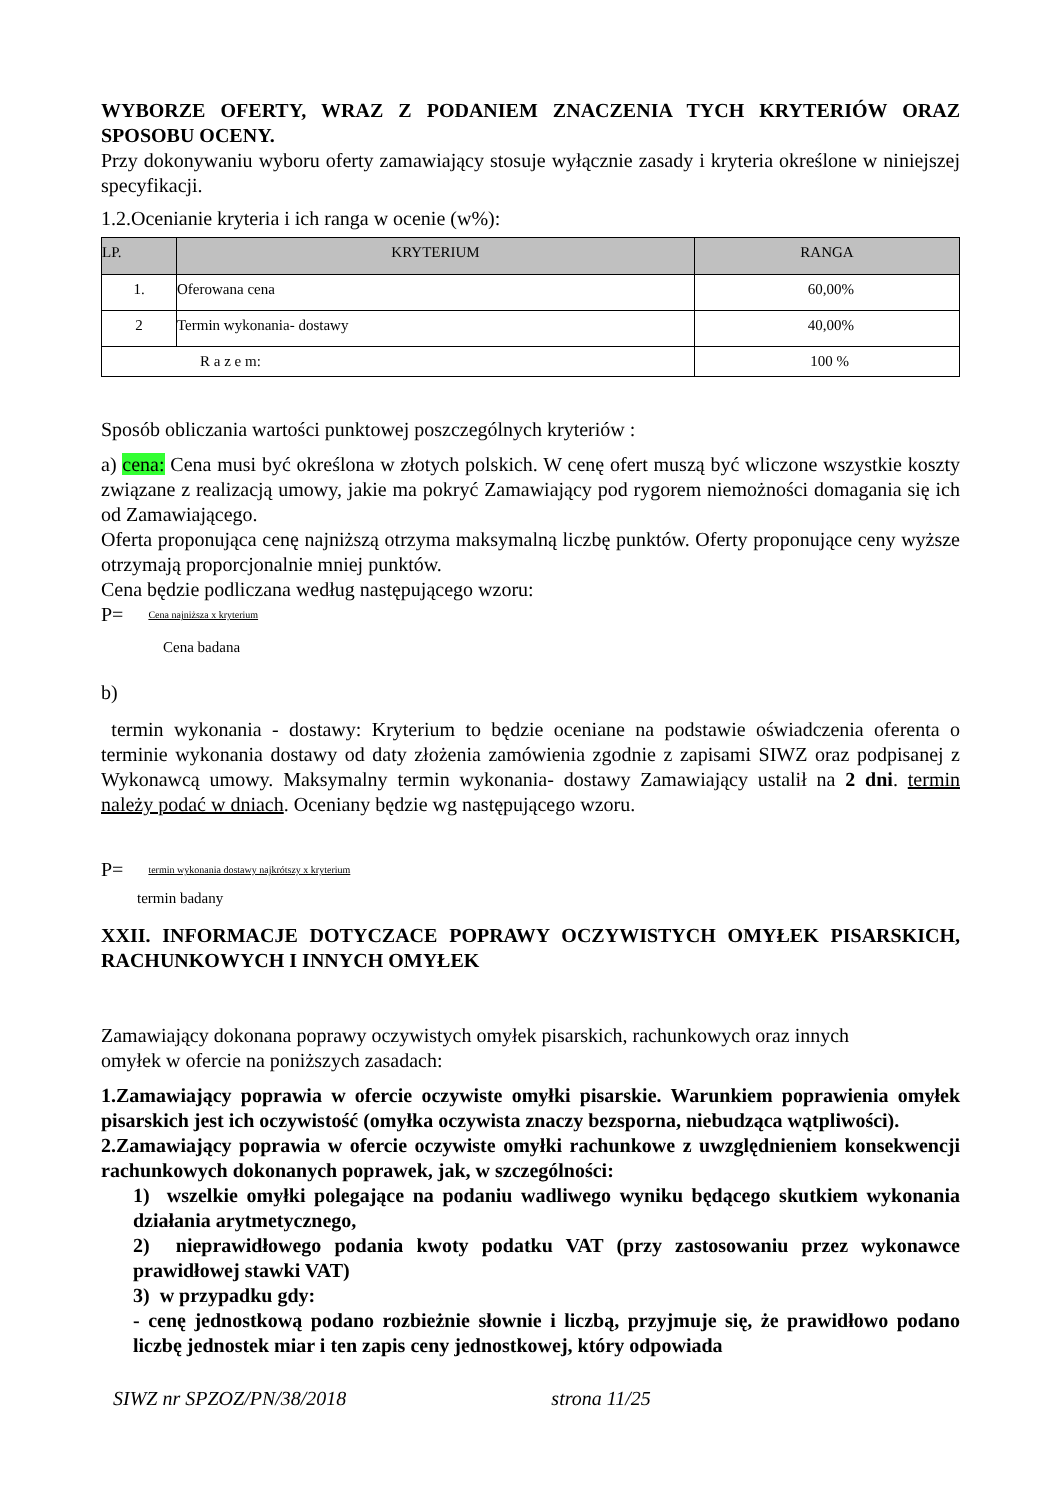WYBORZE OFERTY, WRAZ Z PODANIEM ZNACZENIA TYCH KRYTERIÓW ORAZ SPOSOBU OCENY.
Przy dokonywaniu wyboru oferty zamawiający stosuje wyłącznie zasady i kryteria określone w niniejszej specyfikacji.
1.2.Ocenianie kryteria i ich ranga w ocenie (w%):
| LP. | KRYTERIUM | RANGA |
| --- | --- | --- |
| 1. | Oferowana cena | 60,00% |
| 2 | Termin wykonania- dostawy | 40,00% |
| R a z e m: | | 100 % |
Sposób obliczania wartości punktowej poszczególnych kryteriów :
a) cena: Cena musi być określona w złotych polskich. W cenę ofert muszą być wliczone wszystkie koszty związane z realizacją umowy, jakie ma pokryć Zamawiający pod rygorem niemożności domagania się ich od Zamawiającego.
Oferta proponująca cenę najniższą otrzyma maksymalną liczbę punktów. Oferty proponujące ceny wyższe otrzymają proporcjonalnie mniej punktów.
Cena będzie podliczana według następującego wzoru:
P= Cena najniższa x kryterium
Cena badana
b)
termin wykonania - dostawy: Kryterium to będzie oceniane na podstawie oświadczenia oferenta o terminie wykonania dostawy od daty złożenia zamówienia zgodnie z zapisami SIWZ oraz podpisanej z Wykonawcą umowy. Maksymalny termin wykonania- dostawy Zamawiający ustalił na 2 dni. termin należy podać w dniach. Oceniany będzie wg następującego wzoru.
P= termin wykonania dostawy najkrótszy x kryterium
termin badany
XXII. INFORMACJE DOTYCZACE POPRAWY OCZYWISTYCH OMYŁEK PISARSKICH, RACHUNKOWYCH I INNYCH OMYŁEK
Zamawiający dokonana poprawy oczywistych omyłek pisarskich, rachunkowych oraz innych
omyłek w ofercie na poniższych zasadach:
1.Zamawiający poprawia w ofercie oczywiste omyłki pisarskie. Warunkiem poprawienia omyłek pisarskich jest ich oczywistość (omyłka oczywista znaczy bezsporna, niebudząca wątpliwości).
2.Zamawiający poprawia w ofercie oczywiste omyłki rachunkowe z uwzględnieniem konsekwencji rachunkowych dokonanych poprawek, jak, w szczególności:
1) wszelkie omyłki polegające na podaniu wadliwego wyniku będącego skutkiem wykonania działania arytmetycznego,
2) nieprawidłowego podania kwoty podatku VAT (przy zastosowaniu przez wykonawce prawidłowej stawki VAT)
3) w przypadku gdy:
- cenę jednostkową podano rozbieżnie słownie i liczbą, przyjmuje się, że prawidłowo podano liczbę jednostek miar i ten zapis ceny jednostkowej, który odpowiada
SIWZ nr SPZOZ/PN/38/2018 strona 11/25